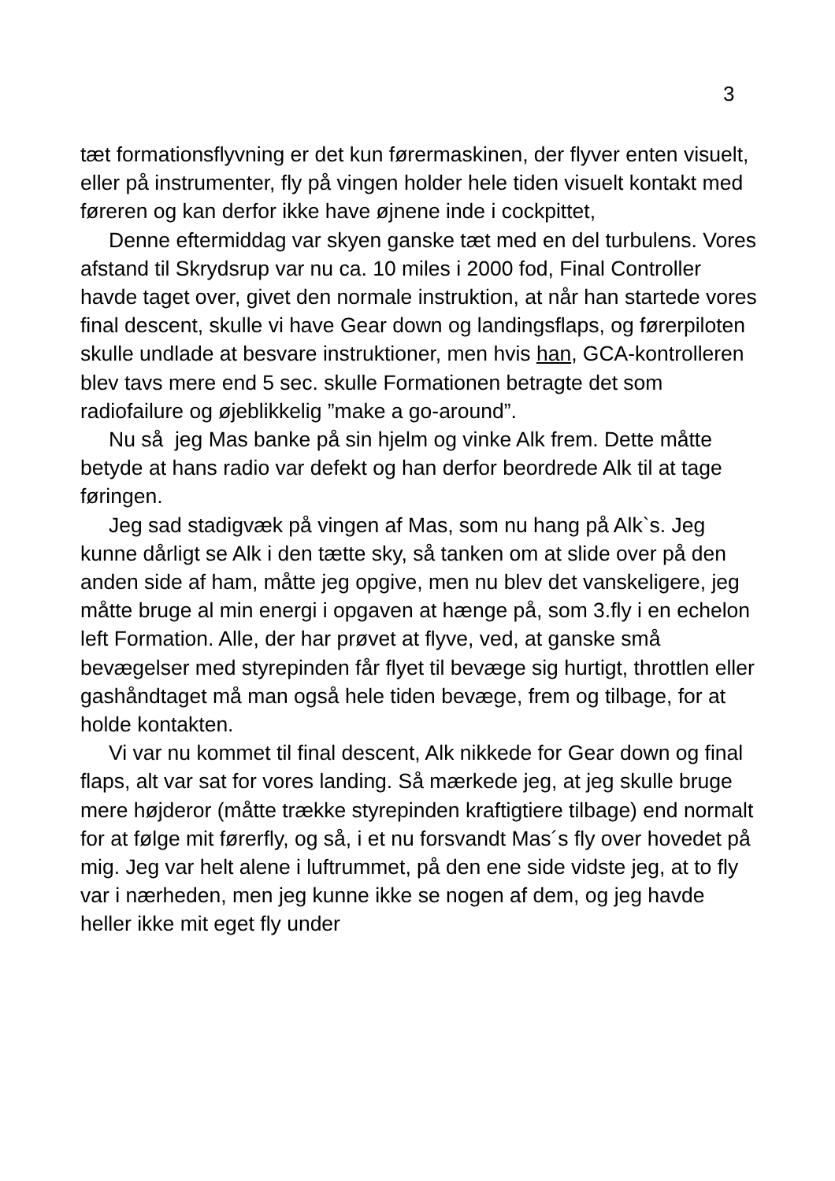3
tæt formationsflyvning er det kun førermaskinen, der flyver enten visuelt, eller på instrumenter, fly på vingen holder hele tiden visuelt kontakt med føreren og kan derfor ikke have øjnene inde i cockpittet,
Denne eftermiddag var skyen ganske tæt med en del turbulens. Vores afstand til Skrydsrup var nu ca. 10 miles i 2000 fod, Final Controller havde taget over, givet den normale instruktion, at når han startede vores final descent, skulle vi have Gear down og landingsflaps, og førerpiloten skulle undlade at besvare instruktioner, men hvis han, GCA-kontrolleren blev tavs mere end 5 sec. skulle Formationen betragte det som radiofailure og øjeblikkelig ”make a go-around”.
Nu så jeg Mas banke på sin hjelm og vinke Alk frem. Dette måtte betyde at hans radio var defekt og han derfor beordrede Alk til at tage føringen.
Jeg sad stadigvæk på vingen af Mas, som nu hang på Alk`s. Jeg kunne dårligt se Alk i den tætte sky, så tanken om at slide over på den anden side af ham, måtte jeg opgive, men nu blev det vanskeligere, jeg måtte bruge al min energi i opgaven at hænge på, som 3.fly i en echelon left Formation. Alle, der har prøvet at flyve, ved, at ganske små bevægelser med styrepinden får flyet til bevæge sig hurtigt, throttlen eller gashåndtaget må man også hele tiden bevæge, frem og tilbage, for at holde kontakten.
Vi var nu kommet til final descent, Alk nikkede for Gear down og final flaps, alt var sat for vores landing. Så mærkede jeg, at jeg skulle bruge mere højderor (måtte trække styrepinden kraftigtiere tilbage) end normalt for at følge mit førerfly, og så, i et nu forsvandt Mas´s fly over hovedet på mig. Jeg var helt alene i luftrummet, på den ene side vidste jeg, at to fly var i nærheden, men jeg kunne ikke se nogen af dem, og jeg havde heller ikke mit eget fly under